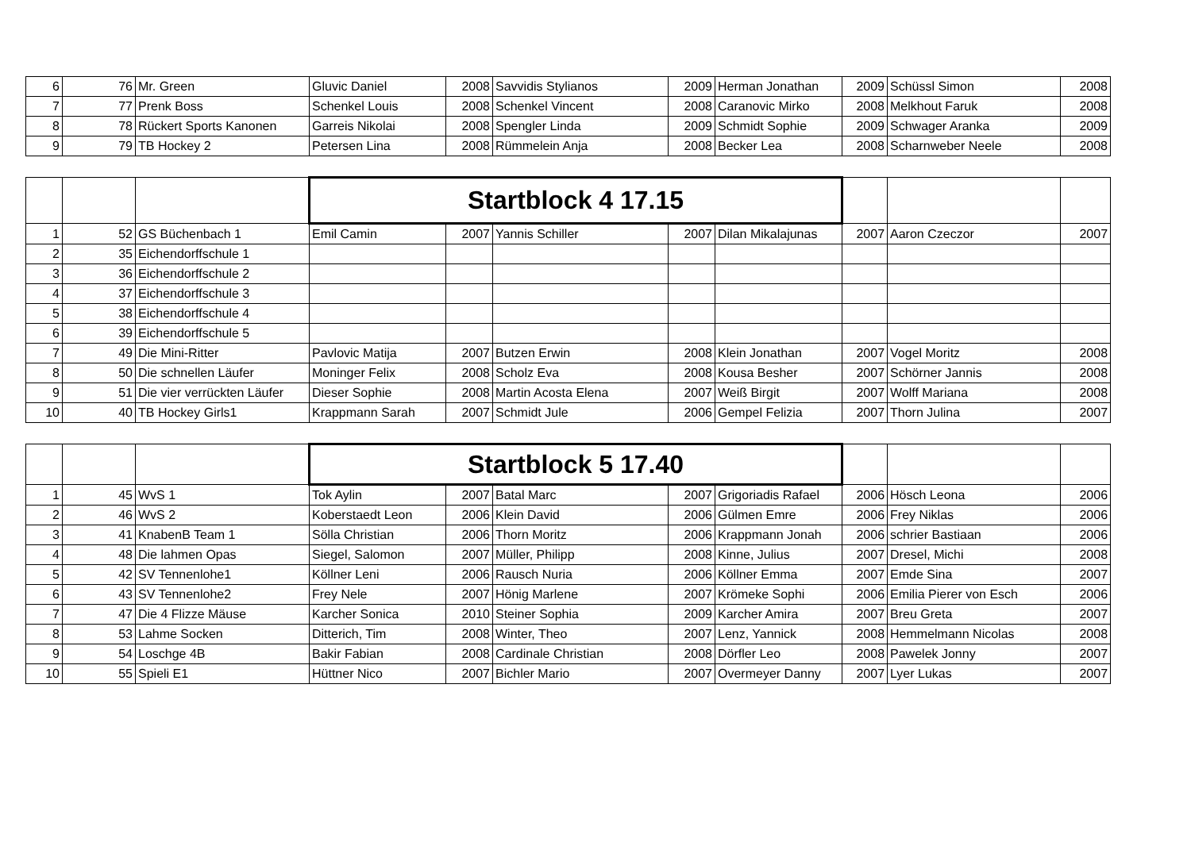| 6 | 76 | Mr. Green | Gluvic Daniel | 2008 | Savvidis Stylianos | 2009 | Herman Jonathan | 2009 | Schüssl Simon | 2008 |
| 7 | 77 | Prenk Boss | Schenkel Louis | 2008 | Schenkel Vincent | 2008 | Caranovic Mirko | 2008 | Melkhout Faruk | 2008 |
| 8 | 78 | Rückert Sports Kanonen | Garreis Nikolai | 2008 | Spengler Linda | 2009 | Schmidt Sophie | 2009 | Schwager Aranka | 2009 |
| 9 | 79 | TB Hockey 2 | Petersen Lina | 2008 | Rümmelein Anja | 2008 | Becker Lea | 2008 | Scharnweber Neele | 2008 |
| | | | Startblock 4 17.15 | | | | | | | |
| 1 | 52 | GS Büchenbach 1 | Emil Camin | 2007 | Yannis Schiller | 2007 | Dilan Mikalajunas | 2007 | Aaron Czeczor | 2007 |
| 2 | 35 | Eichendorffschule 1 | | | | | | | | |
| 3 | 36 | Eichendorffschule 2 | | | | | | | | |
| 4 | 37 | Eichendorffschule 3 | | | | | | | | |
| 5 | 38 | Eichendorffschule 4 | | | | | | | | |
| 6 | 39 | Eichendorffschule 5 | | | | | | | | |
| 7 | 49 | Die Mini-Ritter | Pavlovic Matija | 2007 | Butzen Erwin | 2008 | Klein Jonathan | 2007 | Vogel Moritz | 2008 |
| 8 | 50 | Die schnellen Läufer | Moninger Felix | 2008 | Scholz Eva | 2008 | Kousa Besher | 2007 | Schörner Jannis | 2008 |
| 9 | 51 | Die vier verrückten Läufer | Dieser Sophie | 2008 | Martin Acosta Elena | 2007 | Weiß Birgit | 2007 | Wolff Mariana | 2008 |
| 10 | 40 | TB Hockey Girls1 | Krappmann Sarah | 2007 | Schmidt Jule | 2006 | Gempel Felizia | 2007 | Thorn Julina | 2007 |
| | | | Startblock 5 17.40 | | | | | | | |
| 1 | 45 | WvS 1 | Tok Aylin | 2007 | Batal Marc | 2007 | Grigoriadis Rafael | 2006 | Hösch Leona | 2006 |
| 2 | 46 | WvS 2 | Koberstaedt Leon | 2006 | Klein David | 2006 | Gülmen Emre | 2006 | Frey Niklas | 2006 |
| 3 | 41 | KnabenB Team 1 | Sölla Christian | 2006 | Thorn Moritz | 2006 | Krappmann Jonah | 2006 | schrier Bastiaan | 2006 |
| 4 | 48 | Die lahmen Opas | Siegel, Salomon | 2007 | Müller, Philipp | 2008 | Kinne, Julius | 2007 | Dresel, Michi | 2008 |
| 5 | 42 | SV Tennenlohe1 | Köllner Leni | 2006 | Rausch Nuria | 2006 | Köllner Emma | 2007 | Emde Sina | 2007 |
| 6 | 43 | SV Tennenlohe2 | Frey Nele | 2007 | Hönig Marlene | 2007 | Krömeke Sophi | 2006 | Emilia Pierer von Esch | 2006 |
| 7 | 47 | Die 4 Flizze Mäuse | Karcher Sonica | 2010 | Steiner Sophia | 2009 | Karcher Amira | 2007 | Breu Greta | 2007 |
| 8 | 53 | Lahme Socken | Ditterich, Tim | 2008 | Winter, Theo | 2007 | Lenz, Yannick | 2008 | Hemmelmann Nicolas | 2008 |
| 9 | 54 | Loschge 4B | Bakir Fabian | 2008 | Cardinale Christian | 2008 | Dörfler Leo | 2008 | Pawelek Jonny | 2007 |
| 10 | 55 | Spieli E1 | Hüttner Nico | 2007 | Bichler Mario | 2007 | Overmeyer Danny | 2007 | Lyer Lukas | 2007 |